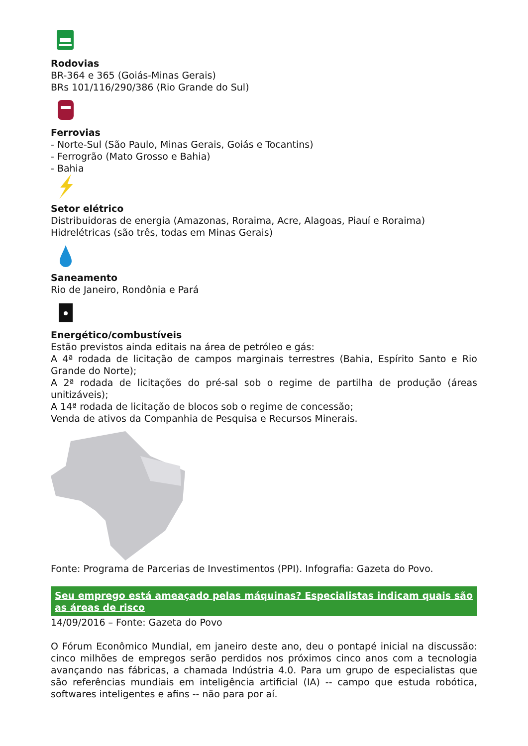Rodovias
BR-364 e 365 (Goiás-Minas Gerais)
BRs 101/116/290/386 (Rio Grande do Sul)
Ferrovias
- Norte-Sul (São Paulo, Minas Gerais, Goiás e Tocantins)
- Ferrogrão (Mato Grosso e Bahia)
- Bahia
Setor elétrico
Distribuidoras de energia (Amazonas, Roraima, Acre, Alagoas, Piauí e Roraima)
Hidrelétricas (são três, todas em Minas Gerais)
Saneamento
Rio de Janeiro, Rondônia e Pará
Energético/combustíveis
Estão previstos ainda editais na área de petróleo e gás:
A 4ª rodada de licitação de campos marginais terrestres (Bahia, Espírito Santo e Rio Grande do Norte);
A 2ª rodada de licitações do pré-sal sob o regime de partilha de produção (áreas unitizáveis);
A 14ª rodada de licitação de blocos sob o regime de concessão;
Venda de ativos da Companhia de Pesquisa e Recursos Minerais.
Fonte: Programa de Parcerias de Investimentos (PPI). Infografia: Gazeta do Povo.
Seu emprego está ameaçado pelas máquinas? Especialistas indicam quais são as áreas de risco
14/09/2016 – Fonte: Gazeta do Povo
O Fórum Econômico Mundial, em janeiro deste ano, deu o pontapé inicial na discussão: cinco milhões de empregos serão perdidos nos próximos cinco anos com a tecnologia avançando nas fábricas, a chamada Indústria 4.0. Para um grupo de especialistas que são referências mundiais em inteligência artificial (IA) -- campo que estuda robótica, softwares inteligentes e afins -- não para por aí.